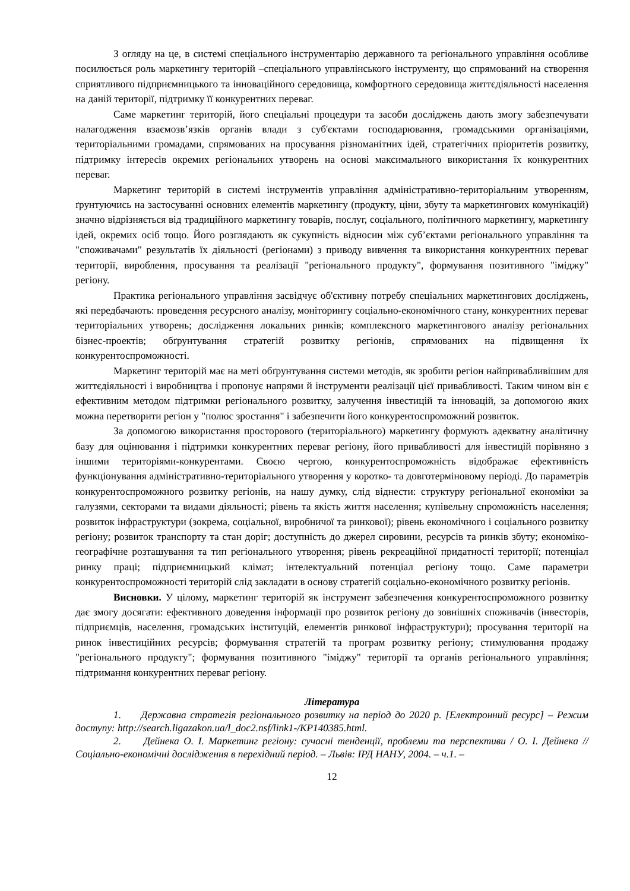З огляду на це, в системі спеціального інструментарію державного та регіонального управління особливе посилюється роль маркетингу територій –спеціального управлінського інструменту, що спрямований на створення сприятливого підприємницького та інноваційного середовища, комфортного середовища життєдіяльності населення на даній території, підтримку її конкурентних переваг.
Саме маркетинг територій, його спеціальні процедури та засоби досліджень дають змогу забезпечувати налагодження взаємозв’язків органів влади з суб'єктами господарювання, громадськими організаціями, територіальними громадами, спрямованих на просування різноманітних ідей, стратегічних пріоритетів розвитку, підтримку інтересів окремих регіональних утворень на основі максимального використання їх конкурентних переваг.
Маркетинг територій в системі інструментів управління адміністративно-територіальним утворенням, ґрунтуючись на застосуванні основних елементів маркетингу (продукту, ціни, збуту та маркетингових комунікацій) значно відрізняється від традиційного маркетингу товарів, послуг, соціального, політичного маркетингу, маркетингу ідей, окремих осіб тощо. Його розглядають як сукупність відносин між суб’єктами регіонального управління та "споживачами" результатів їх діяльності (регіонами) з приводу вивчення та використання конкурентних переваг території, вироблення, просування та реалізації "регіонального продукту", формування позитивного "іміджу" регіону.
Практика регіонального управління засвідчує об'єктивну потребу спеціальних маркетингових досліджень, які передбачають: проведення ресурсного аналізу, моніторингу соціально-економічного стану, конкурентних переваг територіальних утворень; дослідження локальних ринків; комплексного маркетингового аналізу регіональних бізнес-проектів; обґрунтування стратегій розвитку регіонів, спрямованих на підвищення їх конкурентоспроможності.
Маркетинг територій має на меті обґрунтування системи методів, як зробити регіон найпривабливішим для життєдіяльності і виробництва і пропонує напрями й інструменти реалізації цієї привабливості. Таким чином він є ефективним методом підтримки регіонального розвитку, залучення інвестицій та інновацій, за допомогою яких можна перетворити регіон у "полюс зростання" і забезпечити його конкурентоспроможний розвиток.
За допомогою використання просторового (територіального) маркетингу формують адекватну аналітичну базу для оцінювання і підтримки конкурентних переваг регіону, його привабливості для інвестицій порівняно з іншими територіями-конкурентами. Своєю чергою, конкурентоспроможність відображає ефективність функціонування адміністративно-територіального утворення у коротко- та довготерміновому періоді. До параметрів конкурентоспроможного розвитку регіонів, на нашу думку, слід віднести: структуру регіональної економіки за галузями, секторами та видами діяльності; рівень та якість життя населення; купівельну спроможність населення; розвиток інфраструктури (зокрема, соціальної, виробничої та ринкової); рівень економічного і соціального розвитку регіону; розвиток транспорту та стан доріг; доступність до джерел сировини, ресурсів та ринків збуту; економіко-географічне розташування та тип регіонального утворення; рівень рекреаційної придатності території; потенціал ринку праці; підприємницький клімат; інтелектуальний потенціал регіону тощо. Саме параметри конкурентоспроможності територій слід закладати в основу стратегій соціально-економічного розвитку регіонів.
Висновки. У цілому, маркетинг територій як інструмент забезпечення конкурентоспроможного розвитку дає змогу досягати: ефективного доведення інформації про розвиток регіону до зовнішніх споживачів (інвесторів, підприємців, населення, громадських інституцій, елементів ринкової інфраструктури); просування території на ринок інвестиційних ресурсів; формування стратегій та програм розвитку регіону; стимулювання продажу "регіонального продукту"; формування позитивного "іміджу" території та органів регіонального управління; підтримання конкурентних переваг регіону.
Література
1. Державна стратегія регіонального розвитку на період до 2020 р. [Електронний ресурс] – Режим доступу: http://search.ligazakon.ua/l_doc2.nsf/link1-/KP140385.html.
2. Дейнека О. І. Маркетинг регіону: сучасні тенденції, проблеми та перспективи / О. І. Дейнека // Соціально-економічні дослідження в перехідний період. – Львів: ІРД НАНУ, 2004. – ч.1. –
12